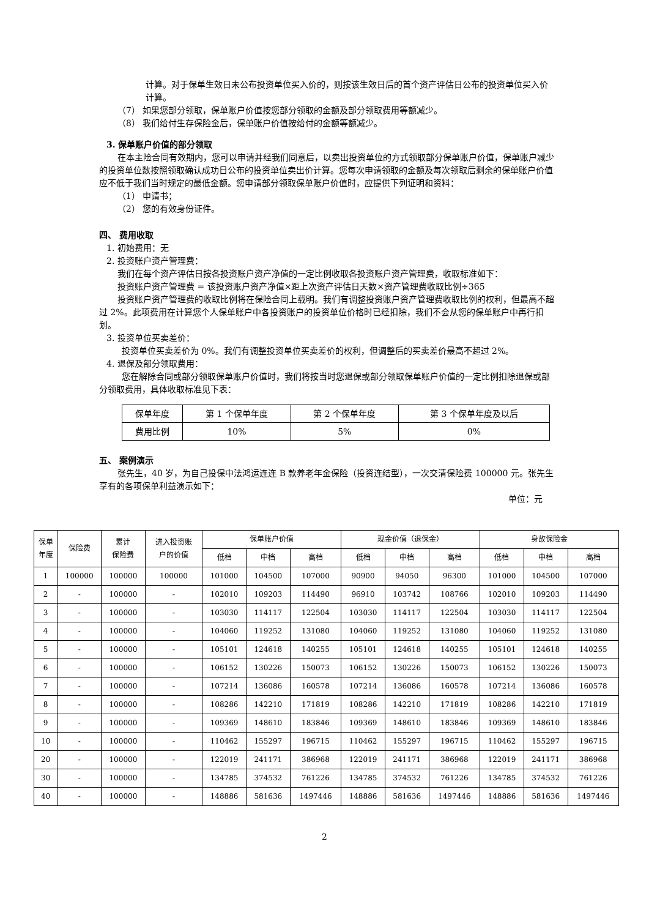计算。对于保单生效日未公布投资单位买入价的，则按该生效日后的首个资产评估日公布的投资单位买入价计算。
（7） 如果您部分领取，保单账户价值按您部分领取的金额及部分领取费用等额减少。
（8） 我们给付生存保险金后，保单账户价值按给付的金额等额减少。
3. 保单账户价值的部分领取
在本主险合同有效期内，您可以申请并经我们同意后，以卖出投资单位的方式领取部分保单账户价值，保单账户减少的投资单位数按照领取确认成功日公布的投资单位卖出价计算。您每次申请领取的金额及每次领取后剩余的保单账户价值应不低于我们当时规定的最低金额。您申请部分领取保单账户价值时，应提供下列证明和资料：
（1） 申请书；
（2） 您的有效身份证件。
四、 费用收取
1. 初始费用：无
2. 投资账户资产管理费：
我们在每个资产评估日按各投资账户资产净值的一定比例收取各投资账户资产管理费，收取标准如下：
投资账户资产管理费 = 该投资账户资产净值×距上次资产评估日天数×资产管理费收取比例÷365
投资账户资产管理费的收取比例将在保险合同上载明。我们有调整投资账户资产管理费收取比例的权利，但最高不超过 2%。此项费用在计算您个人保单账户中各投资账户的投资单位价格时已经扣除，我们不会从您的保单账户中再行扣划。
3. 投资单位买卖差价：
投资单位买卖差价为 0%。我们有调整投资单位买卖差价的权利，但调整后的买卖差价最高不超过 2%。
4. 退保及部分领取费用：
您在解除合同或部分领取保单账户价值时，我们将按当时您退保或部分领取保单账户价值的一定比例扣除退保或部分领取费用，具体收取标准见下表：
| 保单年度 | 第 1 个保单年度 | 第 2 个保单年度 | 第 3 个保单年度及以后 |
| 费用比例 | 10% | 5% | 0% |
五、 案例演示
张先生，40 岁，为自己投保中法鸿运连连 B 款养老年金保险（投资连结型），一次交清保险费 100000 元。张先生享有的各项保单利益演示如下：
单位：元
| 保单 年度 | 保险费 | 累计 保险费 | 进入投资账 户的价值 | 保单账户价值 | | | 现金价值（退保金） | | | 身故保险金 | | |
| --- | --- | --- | --- | --- | --- | --- | --- | --- | --- | --- | --- | --- |
| | | | | 低档 | 中档 | 高档 | 低档 | 中档 | 高档 | 低档 | 中档 | 高档 |
| 1 | 100000 | 100000 | 100000 | 101000 | 104500 | 107000 | 90900 | 94050 | 96300 | 101000 | 104500 | 107000 |
| 2 | - | 100000 | - | 102010 | 109203 | 114490 | 96910 | 103742 | 108766 | 102010 | 109203 | 114490 |
| 3 | - | 100000 | - | 103030 | 114117 | 122504 | 103030 | 114117 | 122504 | 103030 | 114117 | 122504 |
| 4 | - | 100000 | - | 104060 | 119252 | 131080 | 104060 | 119252 | 131080 | 104060 | 119252 | 131080 |
| 5 | - | 100000 | - | 105101 | 124618 | 140255 | 105101 | 124618 | 140255 | 105101 | 124618 | 140255 |
| 6 | - | 100000 | - | 106152 | 130226 | 150073 | 106152 | 130226 | 150073 | 106152 | 130226 | 150073 |
| 7 | - | 100000 | - | 107214 | 136086 | 160578 | 107214 | 136086 | 160578 | 107214 | 136086 | 160578 |
| 8 | - | 100000 | - | 108286 | 142210 | 171819 | 108286 | 142210 | 171819 | 108286 | 142210 | 171819 |
| 9 | - | 100000 | - | 109369 | 148610 | 183846 | 109369 | 148610 | 183846 | 109369 | 148610 | 183846 |
| 10 | - | 100000 | - | 110462 | 155297 | 196715 | 110462 | 155297 | 196715 | 110462 | 155297 | 196715 |
| 20 | - | 100000 | - | 122019 | 241171 | 386968 | 122019 | 241171 | 386968 | 122019 | 241171 | 386968 |
| 30 | - | 100000 | - | 134785 | 374532 | 761226 | 134785 | 374532 | 761226 | 134785 | 374532 | 761226 |
| 40 | - | 100000 | - | 148886 | 581636 | 1497446 | 148886 | 581636 | 1497446 | 148886 | 581636 | 1497446 |
2